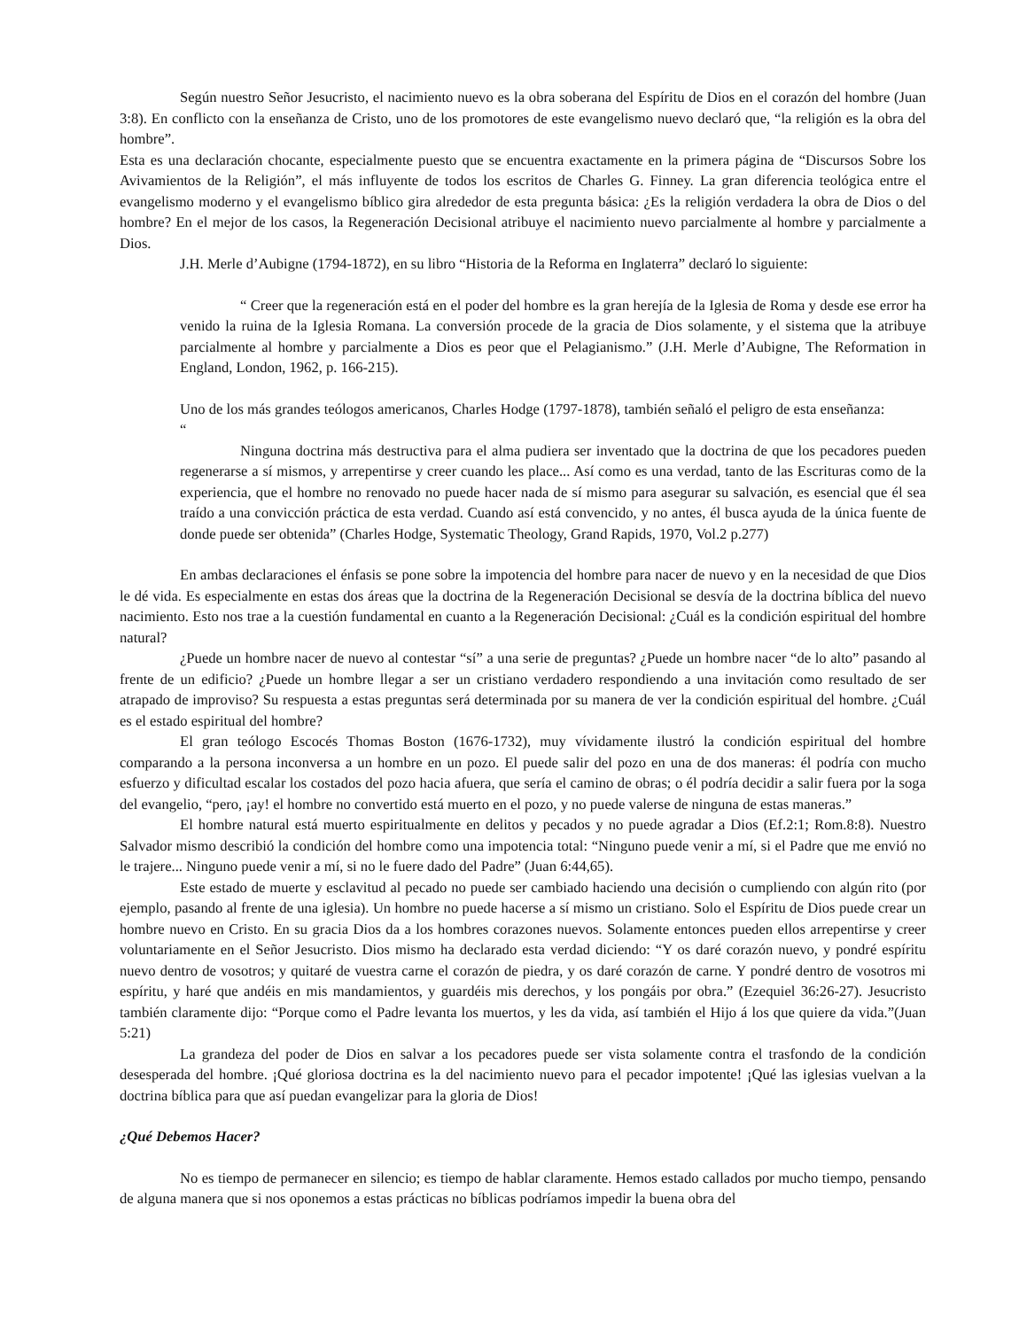Según nuestro Señor Jesucristo, el nacimiento nuevo es la obra soberana del Espíritu de Dios en el corazón del hombre (Juan 3:8). En conflicto con la enseñanza de Cristo, uno de los promotores de este evangelismo nuevo declaró que, “la religión es la obra del hombre”.
Esta es una declaración chocante, especialmente puesto que se encuentra exactamente en la primera página de “Discursos Sobre los Avivamientos de la Religión”, el más influyente de todos los escritos de Charles G. Finney. La gran diferencia teológica entre el evangelismo moderno y el evangelismo bíblico gira alrededor de esta pregunta básica: ¿Es la religión verdadera la obra de Dios o del hombre? En el mejor de los casos, la Regeneración Decisional atribuye el nacimiento nuevo parcialmente al hombre y parcialmente a Dios.
J.H. Merle d’Aubigne (1794-1872), en su libro “Historia de la Reforma en Inglaterra” declaró lo siguiente:
“ Creer que la regeneración está en el poder del hombre es la gran herejía de la Iglesia de Roma y desde ese error ha venido la ruina de la Iglesia Romana. La conversión procede de la gracia de Dios solamente, y el sistema que la atribuye parcialmente al hombre y parcialmente a Dios es peor que el Pelagianismo.” (J.H. Merle d’Aubigne, The Reformation in England, London, 1962, p. 166-215).
Uno de los más grandes teólogos americanos, Charles Hodge (1797-1878), también señaló el peligro de esta enseñanza:
“
Ninguna doctrina más destructiva para el alma pudiera ser inventado que la doctrina de que los pecadores pueden regenerarse a sí mismos, y arrepentirse y creer cuando les place... Así como es una verdad, tanto de las Escrituras como de la experiencia, que el hombre no renovado no puede hacer nada de sí mismo para asegurar su salvación, es esencial que él sea traído a una convicción práctica de esta verdad. Cuando así está convencido, y no antes, él busca ayuda de la única fuente de donde puede ser obtenida” (Charles Hodge, Systematic Theology, Grand Rapids, 1970, Vol.2 p.277)
En ambas declaraciones el énfasis se pone sobre la impotencia del hombre para nacer de nuevo y en la necesidad de que Dios le dé vida. Es especialmente en estas dos áreas que la doctrina de la Regeneración Decisional se desvía de la doctrina bíblica del nuevo nacimiento. Esto nos trae a la cuestión fundamental en cuanto a la Regeneración Decisional: ¿Cuál es la condición espiritual del hombre natural?
¿Puede un hombre nacer de nuevo al contestar “sí” a una serie de preguntas? ¿Puede un hombre nacer “de lo alto” pasando al frente de un edificio? ¿Puede un hombre llegar a ser un cristiano verdadero respondiendo a una invitación como resultado de ser atrapado de improviso? Su respuesta a estas preguntas será determinada por su manera de ver la condición espiritual del hombre. ¿Cuál es el estado espiritual del hombre?
El gran teólogo Escocés Thomas Boston (1676-1732), muy vívidamente ilustró la condición espiritual del hombre comparando a la persona inconversa a un hombre en un pozo. El puede salir del pozo en una de dos maneras: él podría con mucho esfuerzo y dificultad escalar los costados del pozo hacia afuera, que sería el camino de obras; o él podría decidir a salir fuera por la soga del evangelio, “pero, ¡ay! el hombre no convertido está muerto en el pozo, y no puede valerse de ninguna de estas maneras.”
El hombre natural está muerto espiritualmente en delitos y pecados y no puede agradar a Dios (Ef.2:1; Rom.8:8). Nuestro Salvador mismo describió la condición del hombre como una impotencia total: “Ninguno puede venir a mí, si el Padre que me envió no le trajere... Ninguno puede venir a mí, si no le fuere dado del Padre” (Juan 6:44,65).
Este estado de muerte y esclavitud al pecado no puede ser cambiado haciendo una decisión o cumpliendo con algún rito (por ejemplo, pasando al frente de una iglesia). Un hombre no puede hacerse a sí mismo un cristiano. Solo el Espíritu de Dios puede crear un hombre nuevo en Cristo. En su gracia Dios da a los hombres corazones nuevos. Solamente entonces pueden ellos arrepentirse y creer voluntariamente en el Señor Jesucristo. Dios mismo ha declarado esta verdad diciendo: “Y os daré corazón nuevo, y pondré espíritu nuevo dentro de vosotros; y quitaré de vuestra carne el corazón de piedra, y os daré corazón de carne. Y pondré dentro de vosotros mi espíritu, y haré que andéis en mis mandamientos, y guardéis mis derechos, y los pongáis por obra.” (Ezequiel 36:26-27). Jesucristo también claramente dijo: “Porque como el Padre levanta los muertos, y les da vida, así también el Hijo á los que quiere da vida.”(Juan 5:21)
La grandeza del poder de Dios en salvar a los pecadores puede ser vista solamente contra el trasfondo de la condición desesperada del hombre. ¡Qué gloriosa doctrina es la del nacimiento nuevo para el pecador impotente! ¡Qué las iglesias vuelvan a la doctrina bíblica para que así puedan evangelizar para la gloria de Dios!
¿Qué Debemos Hacer?
No es tiempo de permanecer en silencio; es tiempo de hablar claramente. Hemos estado callados por mucho tiempo, pensando de alguna manera que si nos oponemos a estas prácticas no bíblicas podríamos impedir la buena obra del